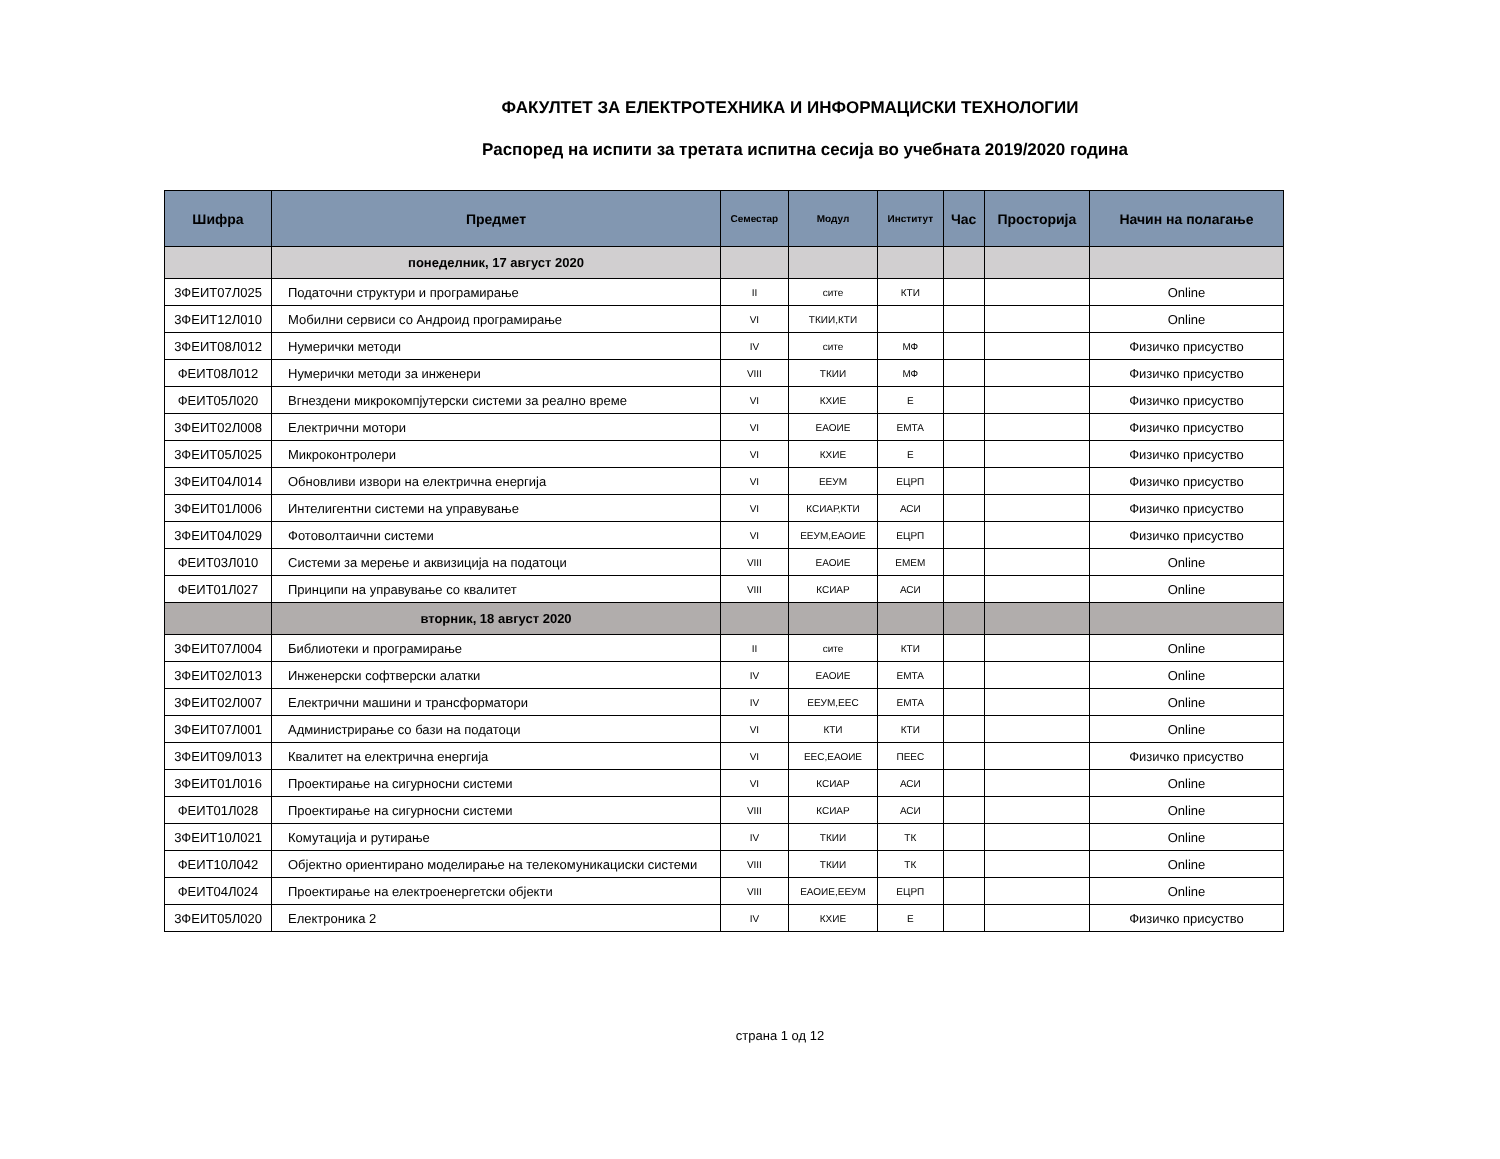ФАКУЛТЕТ ЗА ЕЛЕКТРОТЕХНИКА И ИНФОРМАЦИСКИ ТЕХНОЛОГИИ
Распоред на испити за третата испитна сесија во учебната 2019/2020 година
| Шифра | Предмет | Семестар | Модул | Институт | Час | Просторија | Начин на полагање |
| --- | --- | --- | --- | --- | --- | --- | --- |
| | понеделник, 17 август 2020 | | | | | | |
| 3ФЕИТ07Л025 | Податочни структури и програмирање | II | сите | КТИ | | | Online |
| 3ФЕИТ12Л010 | Мобилни сервиси со Андроид програмирање | VI | ТКИИ,КТИ | | | | Online |
| 3ФЕИТ08Л012 | Нумерички методи | IV | сите | МФ | | | Физичко присуство |
| ФЕИТ08Л012 | Нумерички методи за инженери | VIII | ТКИИ | МФ | | | Физичко присуство |
| ФЕИТ05Л020 | Вгнездени микрокомпјутерски системи за реално време | VI | КХИЕ | Е | | | Физичко присуство |
| 3ФЕИТ02Л008 | Електрични мотори | VI | ЕАОИЕ | ЕМТА | | | Физичко присуство |
| 3ФЕИТ05Л025 | Микроконтролери | VI | КХИЕ | Е | | | Физичко присуство |
| 3ФЕИТ04Л014 | Обновливи извори на електрична енергија | VI | ЕЕУМ | ЕЦРП | | | Физичко присуство |
| 3ФЕИТ01Л006 | Интелигентни системи на управување | VI | КСИАР,КТИ | АСИ | | | Физичко присуство |
| 3ФЕИТ04Л029 | Фотоволтаични системи | VI | ЕЕУМ,ЕАОИЕ | ЕЦРП | | | Физичко присуство |
| ФЕИТ03Л010 | Системи за мерење и аквизиција на податоци | VIII | ЕАОИЕ | ЕМЕМ | | | Online |
| ФЕИТ01Л027 | Принципи на управување со квалитет | VIII | КСИАР | АСИ | | | Online |
| | вторник, 18 август 2020 | | | | | | |
| 3ФЕИТ07Л004 | Библиотеки и програмирање | II | сите | КТИ | | | Online |
| 3ФЕИТ02Л013 | Инженерски софтверски алатки | IV | ЕАОИЕ | ЕМТА | | | Online |
| 3ФЕИТ02Л007 | Електрични машини и трансформатори | IV | ЕЕУМ,ЕЕС | ЕМТА | | | Online |
| 3ФЕИТ07Л001 | Администрирање со бази на податоци | VI | КТИ | КТИ | | | Online |
| 3ФЕИТ09Л013 | Квалитет на електрична енергија | VI | ЕЕС,ЕАОИЕ | ПЕЕС | | | Физичко присуство |
| 3ФЕИТ01Л016 | Проектирање на сигурносни системи | VI | КСИАР | АСИ | | | Online |
| ФЕИТ01Л028 | Проектирање на сигурносни системи | VIII | КСИАР | АСИ | | | Online |
| 3ФЕИТ10Л021 | Комутација и рутирање | IV | ТКИИ | ТК | | | Online |
| ФЕИТ10Л042 | Објектно ориентирано моделирање на телекомуникациски системи | VIII | ТКИИ | ТК | | | Online |
| ФЕИТ04Л024 | Проектирање на електроенергетски објекти | VIII | ЕАОИЕ,ЕЕУМ | ЕЦРП | | | Online |
| 3ФЕИТ05Л020 | Електроника 2 | IV | КХИЕ | Е | | | Физичко присуство |
страна 1 од 12